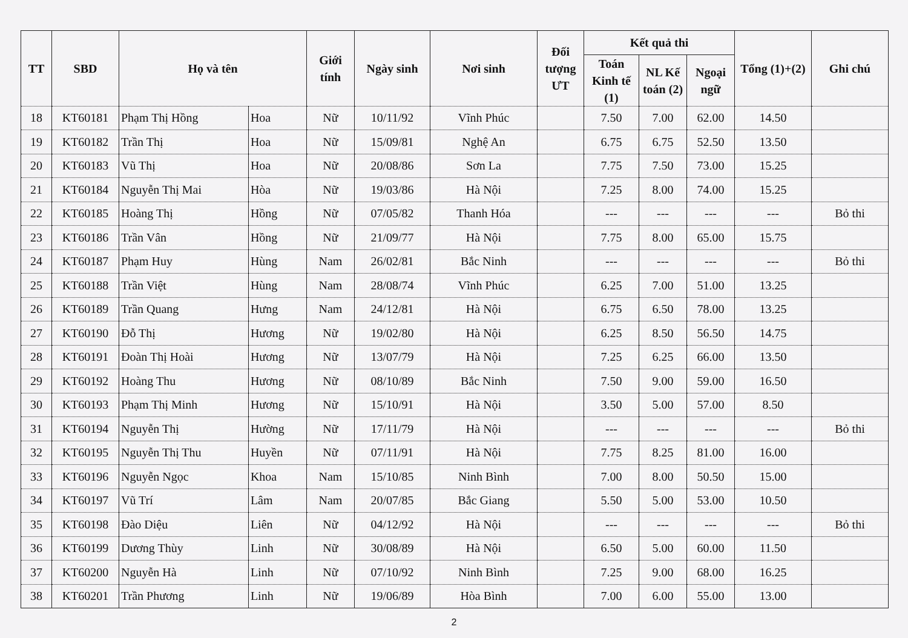| TT | SBD | Họ và tên | | Giới tính | Ngày sinh | Nơi sinh | Đối tượng ƯT | Kết quả thi | | | Tổng (1)+(2) | Ghi chú |
| --- | --- | --- | --- | --- | --- | --- | --- | --- | --- | --- | --- | --- |
| | | | | | | | | Toán Kinh tế (1) | NL Kế toán (2) | Ngoại ngữ | | |
| 18 | KT60181 | Phạm Thị Hồng | Hoa | Nữ | 10/11/92 | Vĩnh Phúc | | 7.50 | 7.00 | 62.00 | 14.50 | |
| 19 | KT60182 | Trần Thị | Hoa | Nữ | 15/09/81 | Nghệ An | | 6.75 | 6.75 | 52.50 | 13.50 | |
| 20 | KT60183 | Vũ Thị | Hoa | Nữ | 20/08/86 | Sơn La | | 7.75 | 7.50 | 73.00 | 15.25 | |
| 21 | KT60184 | Nguyễn Thị Mai | Hòa | Nữ | 19/03/86 | Hà Nội | | 7.25 | 8.00 | 74.00 | 15.25 | |
| 22 | KT60185 | Hoàng Thị | Hồng | Nữ | 07/05/82 | Thanh Hóa | | --- | --- | --- | --- | Bỏ thi |
| 23 | KT60186 | Trần Vân | Hồng | Nữ | 21/09/77 | Hà Nội | | 7.75 | 8.00 | 65.00 | 15.75 | |
| 24 | KT60187 | Phạm Huy | Hùng | Nam | 26/02/81 | Bắc Ninh | | --- | --- | --- | --- | Bỏ thi |
| 25 | KT60188 | Trần Việt | Hùng | Nam | 28/08/74 | Vĩnh Phúc | | 6.25 | 7.00 | 51.00 | 13.25 | |
| 26 | KT60189 | Trần Quang | Hưng | Nam | 24/12/81 | Hà Nội | | 6.75 | 6.50 | 78.00 | 13.25 | |
| 27 | KT60190 | Đỗ Thị | Hương | Nữ | 19/02/80 | Hà Nội | | 6.25 | 8.50 | 56.50 | 14.75 | |
| 28 | KT60191 | Đoàn Thị Hoài | Hương | Nữ | 13/07/79 | Hà Nội | | 7.25 | 6.25 | 66.00 | 13.50 | |
| 29 | KT60192 | Hoàng Thu | Hương | Nữ | 08/10/89 | Bắc Ninh | | 7.50 | 9.00 | 59.00 | 16.50 | |
| 30 | KT60193 | Phạm Thị Minh | Hương | Nữ | 15/10/91 | Hà Nội | | 3.50 | 5.00 | 57.00 | 8.50 | |
| 31 | KT60194 | Nguyễn Thị | Hường | Nữ | 17/11/79 | Hà Nội | | --- | --- | --- | --- | Bỏ thi |
| 32 | KT60195 | Nguyễn Thị Thu | Huyền | Nữ | 07/11/91 | Hà Nội | | 7.75 | 8.25 | 81.00 | 16.00 | |
| 33 | KT60196 | Nguyễn Ngọc | Khoa | Nam | 15/10/85 | Ninh Bình | | 7.00 | 8.00 | 50.50 | 15.00 | |
| 34 | KT60197 | Vũ Trí | Lâm | Nam | 20/07/85 | Bắc Giang | | 5.50 | 5.00 | 53.00 | 10.50 | |
| 35 | KT60198 | Đào Diệu | Liên | Nữ | 04/12/92 | Hà Nội | | --- | --- | --- | --- | Bỏ thi |
| 36 | KT60199 | Dương Thùy | Linh | Nữ | 30/08/89 | Hà Nội | | 6.50 | 5.00 | 60.00 | 11.50 | |
| 37 | KT60200 | Nguyễn Hà | Linh | Nữ | 07/10/92 | Ninh Bình | | 7.25 | 9.00 | 68.00 | 16.25 | |
| 38 | KT60201 | Trần Phương | Linh | Nữ | 19/06/89 | Hòa Bình | | 7.00 | 6.00 | 55.00 | 13.00 | |
2